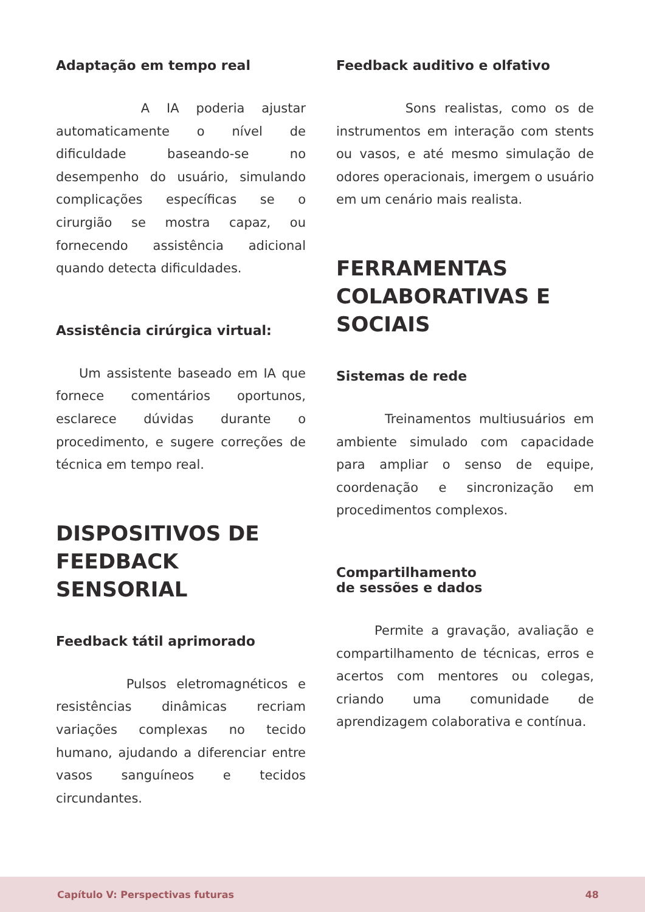Adaptação em tempo real
A IA poderia ajustar automaticamente o nível de dificuldade baseando-se no desempenho do usuário, simulando complicações específicas se o cirurgião se mostra capaz, ou fornecendo assistência adicional quando detecta dificuldades.
Assistência cirúrgica virtual:
Um assistente baseado em IA que fornece comentários oportunos, esclarece dúvidas durante o procedimento, e sugere correções de técnica em tempo real.
DISPOSITIVOS DE FEEDBACK SENSORIAL
Feedback tátil aprimorado
Pulsos eletromagnéticos e resistências dinâmicas recriam variações complexas no tecido humano, ajudando a diferenciar entre vasos sanguíneos e tecidos circundantes.
Feedback auditivo e olfativo
Sons realistas, como os de instrumentos em interação com stents ou vasos, e até mesmo simulação de odores operacionais, imergem o usuário em um cenário mais realista.
FERRAMENTAS COLABORATIVAS E SOCIAIS
Sistemas de rede
Treinamentos multiusuários em ambiente simulado com capacidade para ampliar o senso de equipe, coordenação e sincronização em procedimentos complexos.
Compartilhamento
de sessões e dados
Permite a gravação, avaliação e compartilhamento de técnicas, erros e acertos com mentores ou colegas, criando uma comunidade de aprendizagem colaborativa e contínua.
Capítulo V: Perspectivas futuras 48